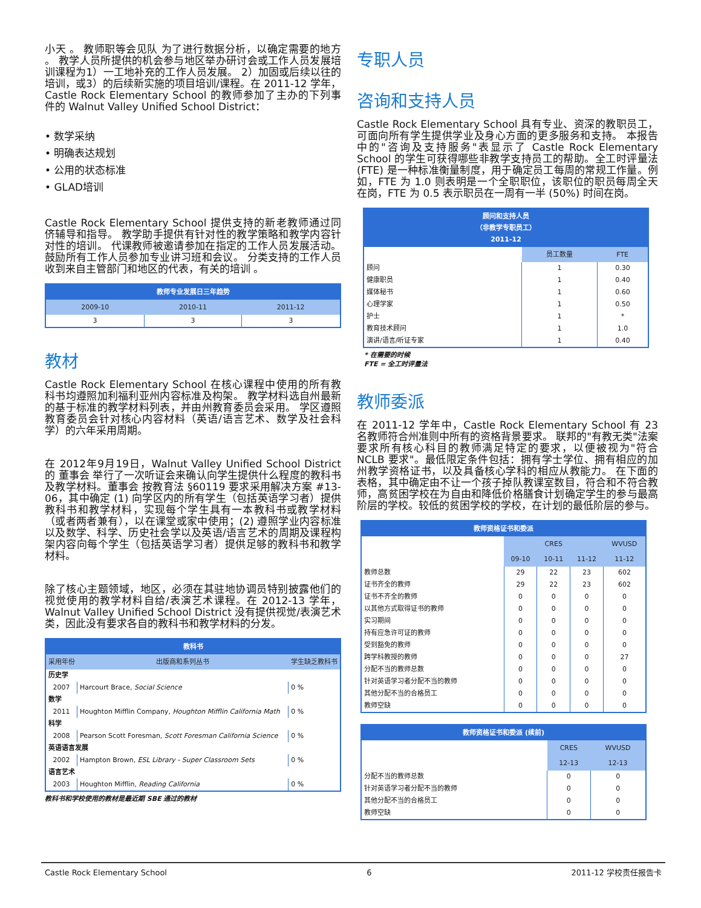小天 。 教师职等会见队 为了进行数据分析，以确定需要的地方 。 教学人员所提供的机会参与地区举办研讨会或工作人员发展培训课程为1）一工地补充的工作人员发展。 2）加固或后续以往的培训，或3）的后续新实施的项目培训/课程。在 2011-12 学年，Castle Rock Elementary School 的教师参加了主办的下列事件的 Walnut Valley Unified School District：
• 数学采纳
• 明确表达规划
• 公用的状态标准
• GLAD培训
Castle Rock Elementary School 提供支持的新老教师通过同侪辅导和指导。 教学助手提供有针对性的教学策略和教学内容针对性的培训。 代课教师被邀请参加在指定的工作人员发展活动。 鼓励所有工作人员参加专业讲习班和会议。 分类支持的工作人员收到来自主管部门和地区的代表，有关的培训 。
| 教师专业发展日三年趋势 | | |
| --- | --- | --- |
| 2009-10 | 2010-11 | 2011-12 |
| 3 | 3 | 3 |
教材
Castle Rock Elementary School 在核心课程中使用的所有教科书均遵照加利福利亚州内容标准及构架。 教学材料选自州最新的基于标准的教学材料列表，并由州教育委员会采用。 学区遵照教育委员会针对核心内容材料（英语/语言艺术、数学及社会科学）的六年采用周期。
在 2012年9月19日，Walnut Valley Unified School District 的 董事会 举行了一次听证会来确认向学生提供什么程度的教科书及教学材料。董事会 按教育法 §60119 要求采用解决方案 #13-06，其中确定 (1) 向学区内的所有学生（包括英语学习者）提供教科书和教学材料，实现每个学生具有一本教科书或教学材料（或者两者兼有），以在课堂或家中使用；(2) 遵照学业内容标准以及数学、科学、历史社会学以及英语/语言艺术的周期及课程构架内容向每个学生（包括英语学习者）提供足够的教科书和教学材料。
除了核心主题领域，地区，必须在其驻地协调员特别披露他们的视觉使用的教学材料自给/表演艺术课程。在 2012-13 学年，Walnut Valley Unified School District 没有提供视觉/表演艺术类，因此没有要求各自的教科书和教学材料的分发。
| 教科书 | | |
| --- | --- | --- |
| 采用年份 | 出版商和系列丛书 | 学生缺乏教科书 |
| 历史学 | | |
| 2007 | Harcourt Brace, Social Science | 0 % |
| 数学 | | |
| 2011 | Houghton Mifflin Company, Houghton Mifflin California Math | 0 % |
| 科学 | | |
| 2008 | Pearson Scott Foresman, Scott Foresman California Science | 0 % |
| 英语语言发展 | | |
| 2002 | Hampton Brown, ESL Library - Super Classroom Sets | 0 % |
| 语言艺术 | | |
| 2003 | Houghton Mifflin, Reading California | 0 % |
教科书和学校使用的教材是最近期 SBE 通过的教材
专职人员
咨询和支持人员
Castle Rock Elementary School 具有专业、资深的教职员工，可面向所有学生提供学业及身心方面的更多服务和支持。 本报告中的"咨询及支持服务"表显示了 Castle Rock Elementary School 的学生可获得哪些非教学支持员工的帮助。全工时评量法 (FTE) 是一种标准衡量制度，用于确定员工每周的常规工作量。例如，FTE 为 1.0 则表明是一个全职职位，该职位的职员每周全天在岗，FTE 为 0.5 表示职员在一周有一半 (50%) 时间在岗。
| 顾问和支持人员 （非教学专职员工） 2011-12 | | |
| --- | --- | --- |
| | 员工数量 | FTE |
| 顾问 | 1 | 0.30 |
| 健康职员 | 1 | 0.40 |
| 媒体秘书 | 1 | 0.60 |
| 心理学家 | 1 | 0.50 |
| 护士 | 1 | * |
| 教育技术顾问 | 1 | 1.0 |
| 演讲/语言/听证专家 | 1 | 0.40 |
* 在需要的时候
FTE = 全工时评量法
教师委派
在 2011-12 学年中，Castle Rock Elementary School 有 23 名教师符合州准则中所有的资格背景要求。 联邦的"有教无类"法案要求所有核心科目的教师满足特定的要求，以便被视为"符合 NCLB 要求"。最低限定条件包括：拥有学士学位、拥有相应的加州教学资格证书，以及具备核心学科的相应从教能力。 在下面的表格，其中确定由不让一个孩子掉队教课室数目，符合和不符合教师，高贫困学校在为自由和降低价格膳食计划确定学生的参与最高阶层的学校。较低的贫困学校的学校，在计划的最低阶层的参与。
| 教师资格证书和委派 | | | | |
| --- | --- | --- | --- | --- |
| | CRES | | | WVUSD |
| | 09-10 | 10-11 | 11-12 | 11-12 |
| 教师总数 | 29 | 22 | 23 | 602 |
| 证书齐全的教师 | 29 | 22 | 23 | 602 |
| 证书不齐全的教师 | 0 | 0 | 0 | 0 |
| 以其他方式取得证书的教师 | 0 | 0 | 0 | 0 |
| 实习期间 | 0 | 0 | 0 | 0 |
| 持有应急许可证的教师 | 0 | 0 | 0 | 0 |
| 受到豁免的教师 | 0 | 0 | 0 | 0 |
| 跨学科教授的教师 | 0 | 0 | 0 | 27 |
| 分配不当的教师总数 | 0 | 0 | 0 | 0 |
| 针对英语学习者分配不当的教师 | 0 | 0 | 0 | 0 |
| 其他分配不当的合格员工 | 0 | 0 | 0 | 0 |
| 教师空缺 | 0 | 0 | 0 | 0 |
| 教师资格证书和委派 (续前) | | |
| --- | --- | --- |
| | CRES | WVUSD |
| | 12-13 | 12-13 |
| 分配不当的教师总数 | 0 | 0 |
| 针对英语学习者分配不当的教师 | 0 | 0 |
| 其他分配不当的合格员工 | 0 | 0 |
| 教师空缺 | 0 | 0 |
Castle Rock Elementary School 6 2011-12 学校责任报告卡